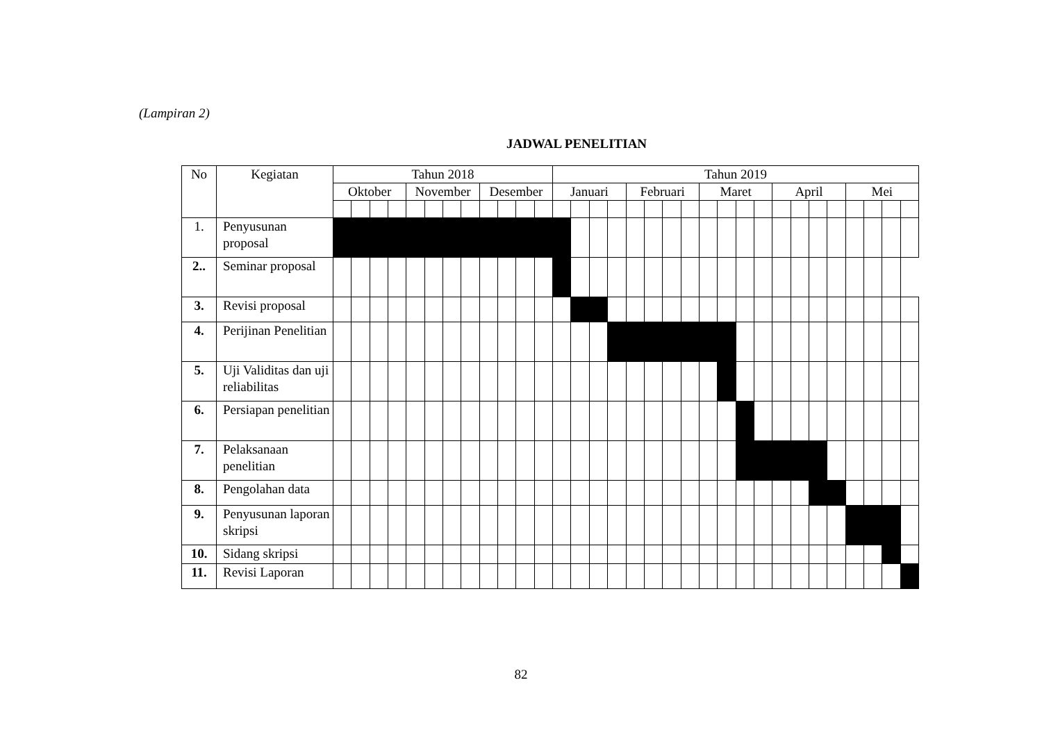(Lampiran 2)
JADWAL PENELITIAN
| No | Kegiatan | Tahun 2018 | | | | | | | | | | | | Tahun 2019 | | | | | | | | | | | | | | | | | | | |
| --- | --- | --- | --- | --- | --- | --- | --- | --- | --- | --- | --- | --- | --- | --- | --- | --- | --- | --- | --- | --- | --- | --- | --- | --- | --- | --- | --- | --- | --- | --- | --- | --- | --- |
| | | Oktober | | | | November | | | | Desember | | | | Januari | | | | Februari | | | | Maret | | | | April | | | | Mei | | | |
| 1. | Penyusunan proposal | | | | | | | | | | | | | | | | | | | | | | | | | | | | | | | | |
| 2.. | Seminar proposal | | | | | | | | | | | | | | | | | | | | | | | | | | | | | | | | |
| 3. | Revisi proposal | | | | | | | | | | | | | | | | | | | | | | | | | | | | | | | | |
| 4. | Perijinan Penelitian | | | | | | | | | | | | | | | | | | | | | | | | | | | | | | | | |
| 5. | Uji Validitas dan uji reliabilitas | | | | | | | | | | | | | | | | | | | | | | | | | | | | | | | | |
| 6. | Persiapan penelitian | | | | | | | | | | | | | | | | | | | | | | | | | | | | | | | | |
| 7. | Pelaksanaan penelitian | | | | | | | | | | | | | | | | | | | | | | | | | | | | | | | | |
| 8. | Pengolahan data | | | | | | | | | | | | | | | | | | | | | | | | | | | | | | | | |
| 9. | Penyusunan laporan skripsi | | | | | | | | | | | | | | | | | | | | | | | | | | | | | | | | |
| 10. | Sidang skripsi | | | | | | | | | | | | | | | | | | | | | | | | | | | | | | | | |
| 11. | Revisi Laporan | | | | | | | | | | | | | | | | | | | | | | | | | | | | | | | | |
82